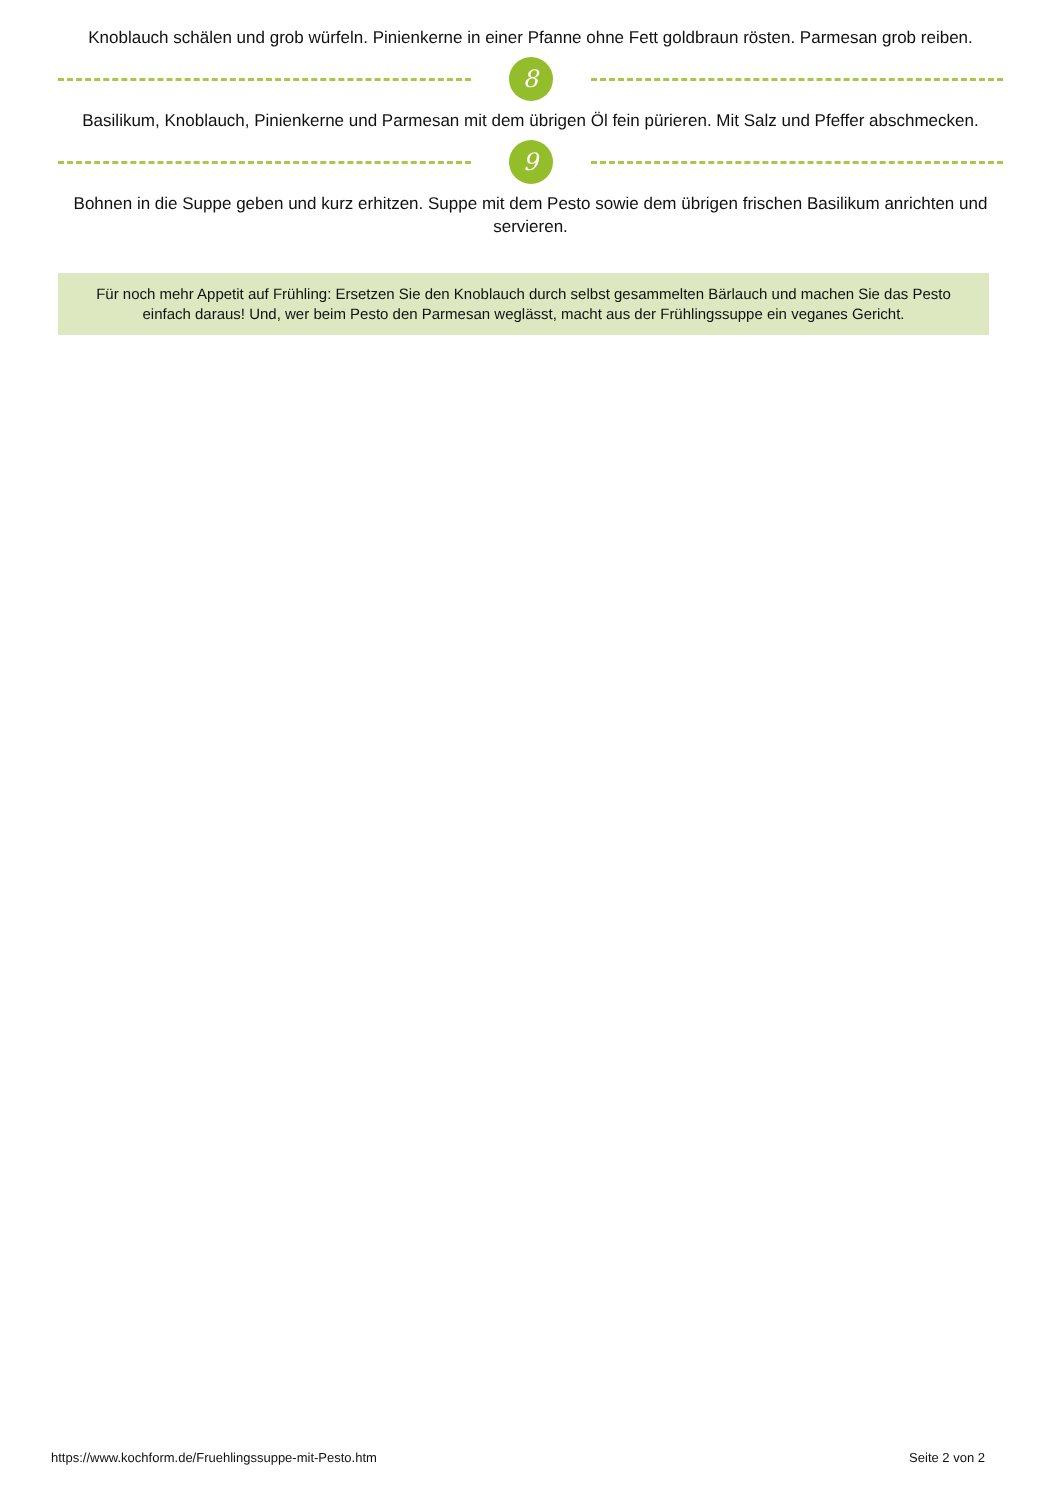Knoblauch schälen und grob würfeln. Pinienkerne in einer Pfanne ohne Fett goldbraun rösten. Parmesan grob reiben.
8
Basilikum, Knoblauch, Pinienkerne und Parmesan mit dem übrigen Öl fein pürieren. Mit Salz und Pfeffer abschmecken.
9
Bohnen in die Suppe geben und kurz erhitzen. Suppe mit dem Pesto sowie dem übrigen frischen Basilikum anrichten und servieren.
Für noch mehr Appetit auf Frühling: Ersetzen Sie den Knoblauch durch selbst gesammelten Bärlauch und machen Sie das Pesto einfach daraus! Und, wer beim Pesto den Parmesan weglässt, macht aus der Frühlingssuppe ein veganes Gericht.
https://www.kochform.de/Fruehlingssuppe-mit-Pesto.htm Seite 2 von 2